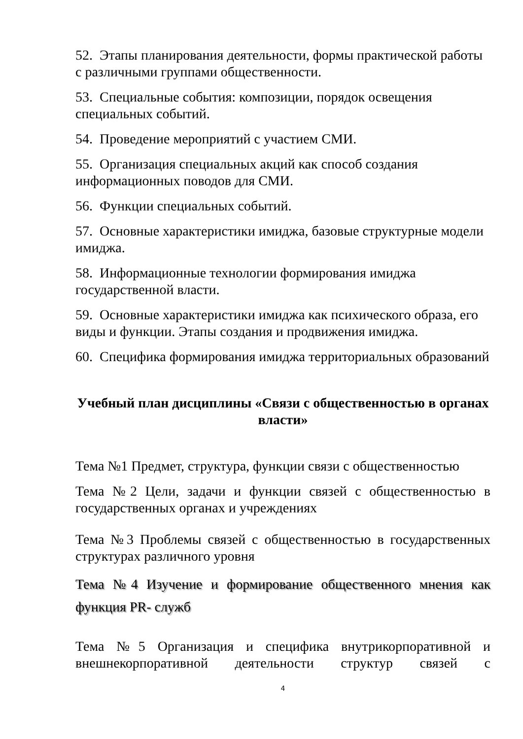52. Этапы планирования деятельности, формы практической работы с различными группами общественности.
53. Специальные события: композиции, порядок освещения специальных событий.
54. Проведение мероприятий с участием СМИ.
55. Организация специальных акций как способ создания информационных поводов для СМИ.
56. Функции специальных событий.
57. Основные характеристики имиджа, базовые структурные модели имиджа.
58. Информационные технологии формирования имиджа государственной власти.
59. Основные характеристики имиджа как психического образа, его виды и функции. Этапы создания и продвижения имиджа.
60. Специфика формирования имиджа территориальных образований
Учебный план дисциплины «Связи с общественностью в органах власти»
Тема №1 Предмет, структура, функции связи с общественностью
Тема №2 Цели, задачи и функции связей с общественностью в государственных органах и учреждениях
Тема №3 Проблемы связей с общественностью в государственных структурах различного уровня
Тема №4 Изучение и формирование общественного мнения как функция PR- служб
Тема №5 Организация и специфика внутрикорпоративной и внешнекорпоративной деятельности структур связей с
4